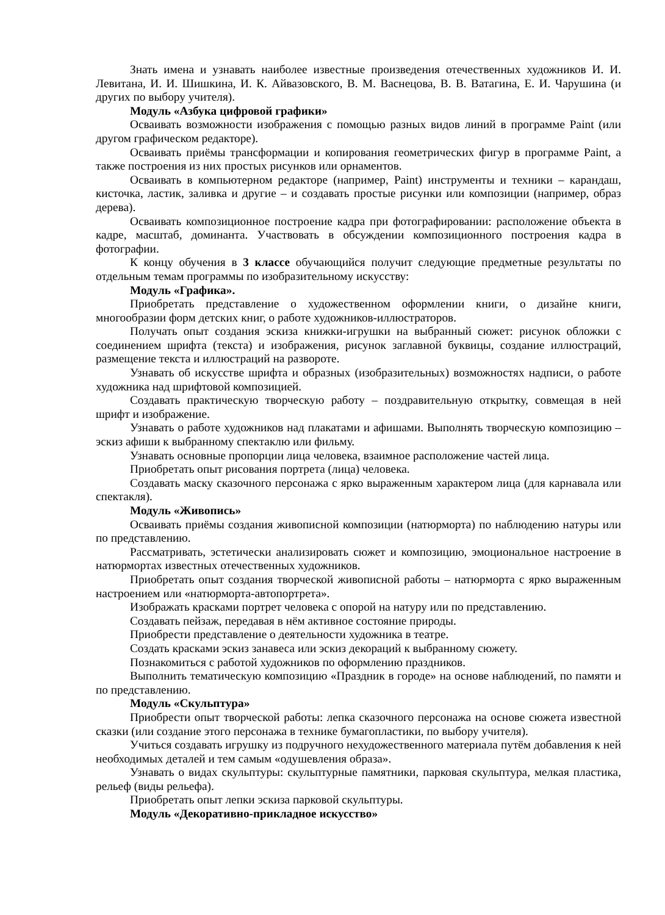Знать имена и узнавать наиболее известные произведения отечественных художников И. И. Левитана, И. И. Шишкина, И. К. Айвазовского, В. М. Васнецова, В. В. Ватагина, Е. И. Чарушина (и других по выбору учителя).
Модуль «Азбука цифровой графики»
Осваивать возможности изображения с помощью разных видов линий в программе Paint (или другом графическом редакторе).
Осваивать приёмы трансформации и копирования геометрических фигур в программе Paint, а также построения из них простых рисунков или орнаментов.
Осваивать в компьютерном редакторе (например, Paint) инструменты и техники – карандаш, кисточка, ластик, заливка и другие – и создавать простые рисунки или композиции (например, образ дерева).
Осваивать композиционное построение кадра при фотографировании: расположение объекта в кадре, масштаб, доминанта. Участвовать в обсуждении композиционного построения кадра в фотографии.
К концу обучения в 3 классе обучающийся получит следующие предметные результаты по отдельным темам программы по изобразительному искусству:
Модуль «Графика».
Приобретать представление о художественном оформлении книги, о дизайне книги, многообразии форм детских книг, о работе художников-иллюстраторов.
Получать опыт создания эскиза книжки-игрушки на выбранный сюжет: рисунок обложки с соединением шрифта (текста) и изображения, рисунок заглавной буквицы, создание иллюстраций, размещение текста и иллюстраций на развороте.
Узнавать об искусстве шрифта и образных (изобразительных) возможностях надписи, о работе художника над шрифтовой композицией.
Создавать практическую творческую работу – поздравительную открытку, совмещая в ней шрифт и изображение.
Узнавать о работе художников над плакатами и афишами. Выполнять творческую композицию – эскиз афиши к выбранному спектаклю или фильму.
Узнавать основные пропорции лица человека, взаимное расположение частей лица.
Приобретать опыт рисования портрета (лица) человека.
Создавать маску сказочного персонажа с ярко выраженным характером лица (для карнавала или спектакля).
Модуль «Живопись»
Осваивать приёмы создания живописной композиции (натюрморта) по наблюдению натуры или по представлению.
Рассматривать, эстетически анализировать сюжет и композицию, эмоциональное настроение в натюрмортах известных отечественных художников.
Приобретать опыт создания творческой живописной работы – натюрморта с ярко выраженным настроением или «натюрморта-автопортрета».
Изображать красками портрет человека с опорой на натуру или по представлению.
Создавать пейзаж, передавая в нём активное состояние природы.
Приобрести представление о деятельности художника в театре.
Создать красками эскиз занавеса или эскиз декораций к выбранному сюжету.
Познакомиться с работой художников по оформлению праздников.
Выполнить тематическую композицию «Праздник в городе» на основе наблюдений, по памяти и по представлению.
Модуль «Скульптура»
Приобрести опыт творческой работы: лепка сказочного персонажа на основе сюжета известной сказки (или создание этого персонажа в технике бумагопластики, по выбору учителя).
Учиться создавать игрушку из подручного нехудожественного материала путём добавления к ней необходимых деталей и тем самым «одушевления образа».
Узнавать о видах скульптуры: скульптурные памятники, парковая скульптура, мелкая пластика, рельеф (виды рельефа).
Приобретать опыт лепки эскиза парковой скульптуры.
Модуль «Декоративно-прикладное искусство»